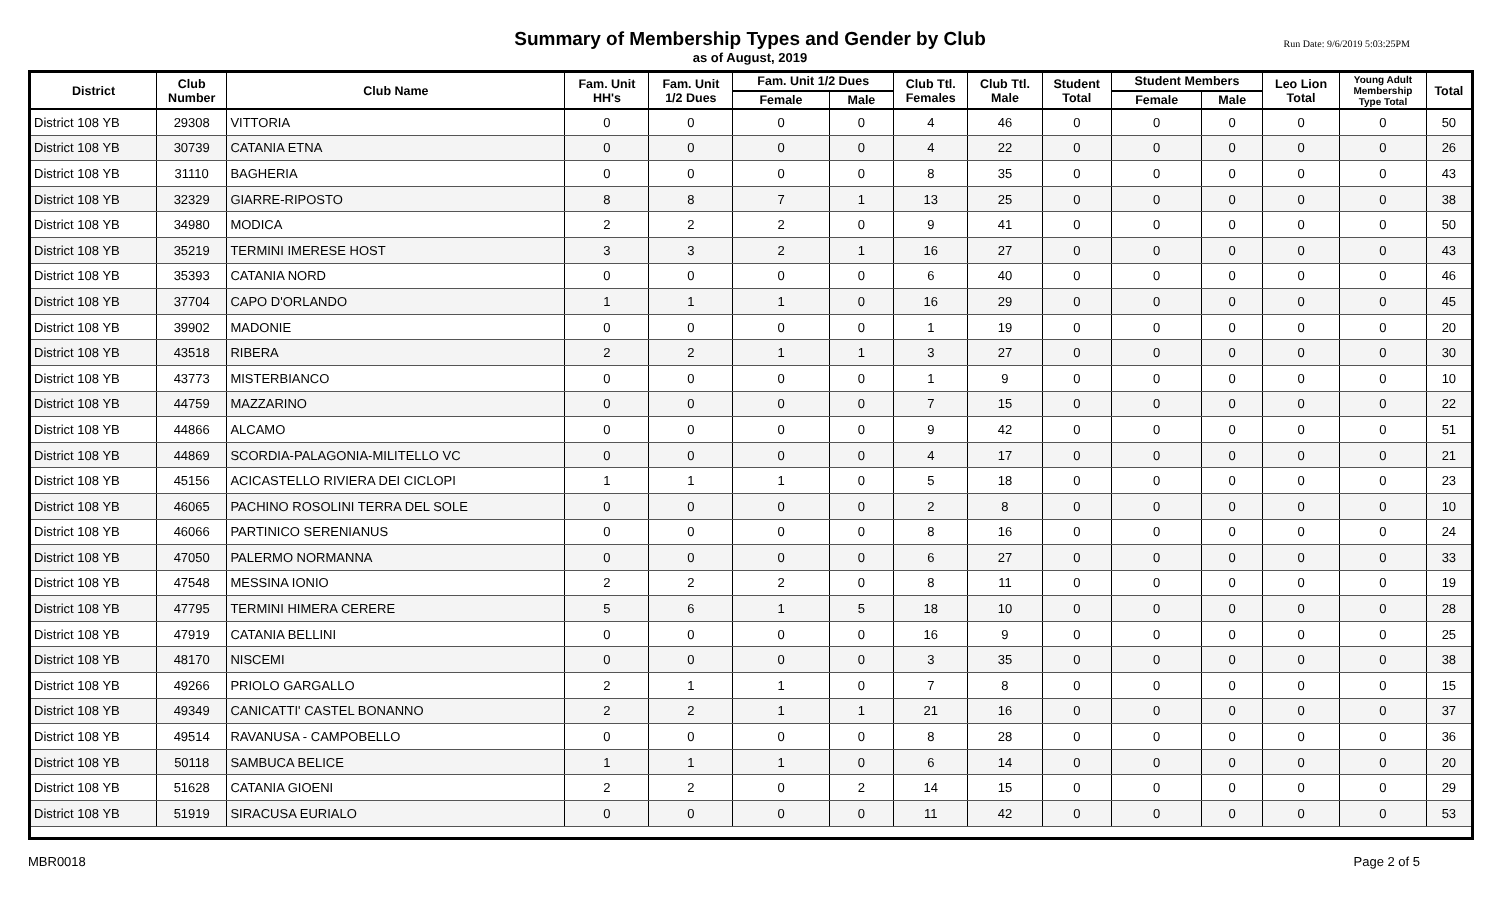Summary of Membership Types and Gender by Club
as of August, 2019
Run Date: 9/6/2019 5:03:25PM
| District | Club Number | Club Name | Fam. Unit HH's | Fam. Unit 1/2 Dues | Fam. Unit 1/2 Dues | | Club Ttl. Females | Club Ttl. Male | Student Total | Student Members | | Leo Lion Total | Young Adult Membership Type Total | Total |
| --- | --- | --- | --- | --- | --- | --- | --- | --- | --- | --- | --- | --- | --- | --- |
| | | | | | Female | Male | | | | Female | Male | | | |
| District 108 YB | 29308 | VITTORIA | 0 | 0 | 0 | 0 | 4 | 46 | 0 | 0 | 0 | 0 | 0 | 50 |
| District 108 YB | 30739 | CATANIA ETNA | 0 | 0 | 0 | 0 | 4 | 22 | 0 | 0 | 0 | 0 | 0 | 26 |
| District 108 YB | 31110 | BAGHERIA | 0 | 0 | 0 | 0 | 8 | 35 | 0 | 0 | 0 | 0 | 0 | 43 |
| District 108 YB | 32329 | GIARRE-RIPOSTO | 8 | 8 | 7 | 1 | 13 | 25 | 0 | 0 | 0 | 0 | 0 | 38 |
| District 108 YB | 34980 | MODICA | 2 | 2 | 2 | 0 | 9 | 41 | 0 | 0 | 0 | 0 | 0 | 50 |
| District 108 YB | 35219 | TERMINI IMERESE HOST | 3 | 3 | 2 | 1 | 16 | 27 | 0 | 0 | 0 | 0 | 0 | 43 |
| District 108 YB | 35393 | CATANIA NORD | 0 | 0 | 0 | 0 | 6 | 40 | 0 | 0 | 0 | 0 | 0 | 46 |
| District 108 YB | 37704 | CAPO D'ORLANDO | 1 | 1 | 1 | 0 | 16 | 29 | 0 | 0 | 0 | 0 | 0 | 45 |
| District 108 YB | 39902 | MADONIE | 0 | 0 | 0 | 0 | 1 | 19 | 0 | 0 | 0 | 0 | 0 | 20 |
| District 108 YB | 43518 | RIBERA | 2 | 2 | 1 | 1 | 3 | 27 | 0 | 0 | 0 | 0 | 0 | 30 |
| District 108 YB | 43773 | MISTERBIANCO | 0 | 0 | 0 | 0 | 1 | 9 | 0 | 0 | 0 | 0 | 0 | 10 |
| District 108 YB | 44759 | MAZZARINO | 0 | 0 | 0 | 0 | 7 | 15 | 0 | 0 | 0 | 0 | 0 | 22 |
| District 108 YB | 44866 | ALCAMO | 0 | 0 | 0 | 0 | 9 | 42 | 0 | 0 | 0 | 0 | 0 | 51 |
| District 108 YB | 44869 | SCORDIA-PALAGONIA-MILITELLO VC | 0 | 0 | 0 | 0 | 4 | 17 | 0 | 0 | 0 | 0 | 0 | 21 |
| District 108 YB | 45156 | ACICASTELLO RIVIERA DEI CICLOPI | 1 | 1 | 1 | 0 | 5 | 18 | 0 | 0 | 0 | 0 | 0 | 23 |
| District 108 YB | 46065 | PACHINO ROSOLINI TERRA DEL SOLE | 0 | 0 | 0 | 0 | 2 | 8 | 0 | 0 | 0 | 0 | 0 | 10 |
| District 108 YB | 46066 | PARTINICO SERENIANUS | 0 | 0 | 0 | 0 | 8 | 16 | 0 | 0 | 0 | 0 | 0 | 24 |
| District 108 YB | 47050 | PALERMO NORMANNA | 0 | 0 | 0 | 0 | 6 | 27 | 0 | 0 | 0 | 0 | 0 | 33 |
| District 108 YB | 47548 | MESSINA IONIO | 2 | 2 | 2 | 0 | 8 | 11 | 0 | 0 | 0 | 0 | 0 | 19 |
| District 108 YB | 47795 | TERMINI HIMERA CERERE | 5 | 6 | 1 | 5 | 18 | 10 | 0 | 0 | 0 | 0 | 0 | 28 |
| District 108 YB | 47919 | CATANIA BELLINI | 0 | 0 | 0 | 0 | 16 | 9 | 0 | 0 | 0 | 0 | 0 | 25 |
| District 108 YB | 48170 | NISCEMI | 0 | 0 | 0 | 0 | 3 | 35 | 0 | 0 | 0 | 0 | 0 | 38 |
| District 108 YB | 49266 | PRIOLO GARGALLO | 2 | 1 | 1 | 0 | 7 | 8 | 0 | 0 | 0 | 0 | 0 | 15 |
| District 108 YB | 49349 | CANICATTI' CASTEL BONANNO | 2 | 2 | 1 | 1 | 21 | 16 | 0 | 0 | 0 | 0 | 0 | 37 |
| District 108 YB | 49514 | RAVANUSA - CAMPOBELLO | 0 | 0 | 0 | 0 | 8 | 28 | 0 | 0 | 0 | 0 | 0 | 36 |
| District 108 YB | 50118 | SAMBUCA BELICE | 1 | 1 | 1 | 0 | 6 | 14 | 0 | 0 | 0 | 0 | 0 | 20 |
| District 108 YB | 51628 | CATANIA GIOENI | 2 | 2 | 0 | 2 | 14 | 15 | 0 | 0 | 0 | 0 | 0 | 29 |
| District 108 YB | 51919 | SIRACUSA EURIALO | 0 | 0 | 0 | 0 | 11 | 42 | 0 | 0 | 0 | 0 | 0 | 53 |
MBR0018 Page 2 of 5